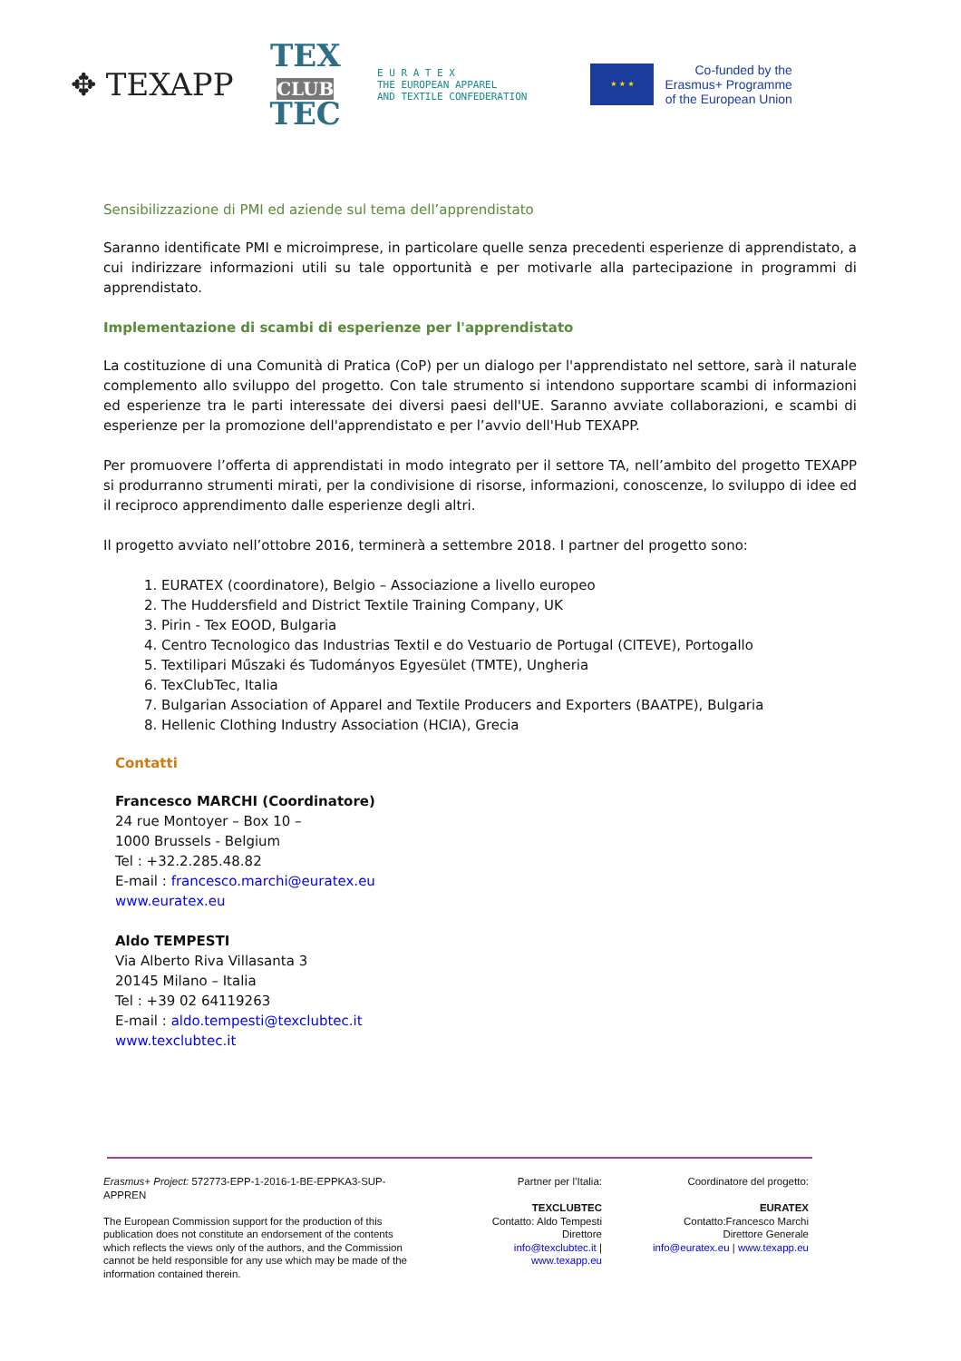✥ TEXAPP
TEX
CLUB
TEC
E U R A T E X
THE EUROPEAN APPAREL
AND TEXTILE CONFEDERATION
★ ★ ★
Co-funded by the
Erasmus+ Programme
of the European Union
Sensibilizzazione di PMI ed aziende sul tema dell’apprendistato
Saranno identificate PMI e microimprese, in particolare quelle senza precedenti esperienze di apprendistato, a cui indirizzare informazioni utili su tale opportunità e per motivarle alla partecipazione in programmi di apprendistato.
Implementazione di scambi di esperienze per l'apprendistato
La costituzione di una Comunità di Pratica (CoP) per un dialogo per l'apprendistato nel settore, sarà il naturale complemento allo sviluppo del progetto. Con tale strumento si intendono supportare scambi di informazioni ed esperienze tra le parti interessate dei diversi paesi dell'UE. Saranno avviate collaborazioni, e scambi di esperienze per la promozione dell'apprendistato e per l’avvio dell'Hub TEXAPP.
Per promuovere l’offerta di apprendistati in modo integrato per il settore TA, nell’ambito del progetto TEXAPP si produrranno strumenti mirati, per la condivisione di risorse, informazioni, conoscenze, lo sviluppo di idee ed il reciproco apprendimento dalle esperienze degli altri.
Il progetto avviato nell’ottobre 2016, terminerà a settembre 2018. I partner del progetto sono:
1. EURATEX (coordinatore), Belgio – Associazione a livello europeo
2. The Huddersfield and District Textile Training Company, UK
3. Pirin - Tex EOOD, Bulgaria
4. Centro Tecnologico das Industrias Textil e do Vestuario de Portugal (CITEVE), Portogallo
5. Textilipari Műszaki és Tudományos Egyesület (TMTE), Ungheria
6. TexClubTec, Italia
7. Bulgarian Association of Apparel and Textile Producers and Exporters (BAATPE), Bulgaria
8. Hellenic Clothing Industry Association (HCIA), Grecia
Contatti
Francesco MARCHI (Coordinatore)
24 rue Montoyer – Box 10 –
1000 Brussels - Belgium
Tel : +32.2.285.48.82
E-mail : francesco.marchi@euratex.eu
www.euratex.eu
Aldo TEMPESTI
Via Alberto Riva Villasanta 3
20145 Milano – Italia
Tel : +39 02 64119263
E-mail : aldo.tempesti@texclubtec.it
www.texclubtec.it
Erasmus+ Project: 572773-EPP-1-2016-1-BE-EPPKA3-SUP-APPREN
The European Commission support for the production of this publication does not constitute an endorsement of the contents which reflects the views only of the authors, and the Commission cannot be held responsible for any use which may be made of the information contained therein.
Partner per l’Italia:
TEXCLUBTEC
Contatto: Aldo Tempesti
Direttore
info@texclubtec.it |
www.texapp.eu
Coordinatore del progetto:
EURATEX
Contatto:Francesco Marchi
Direttore Generale
info@euratex.eu | www.texapp.eu